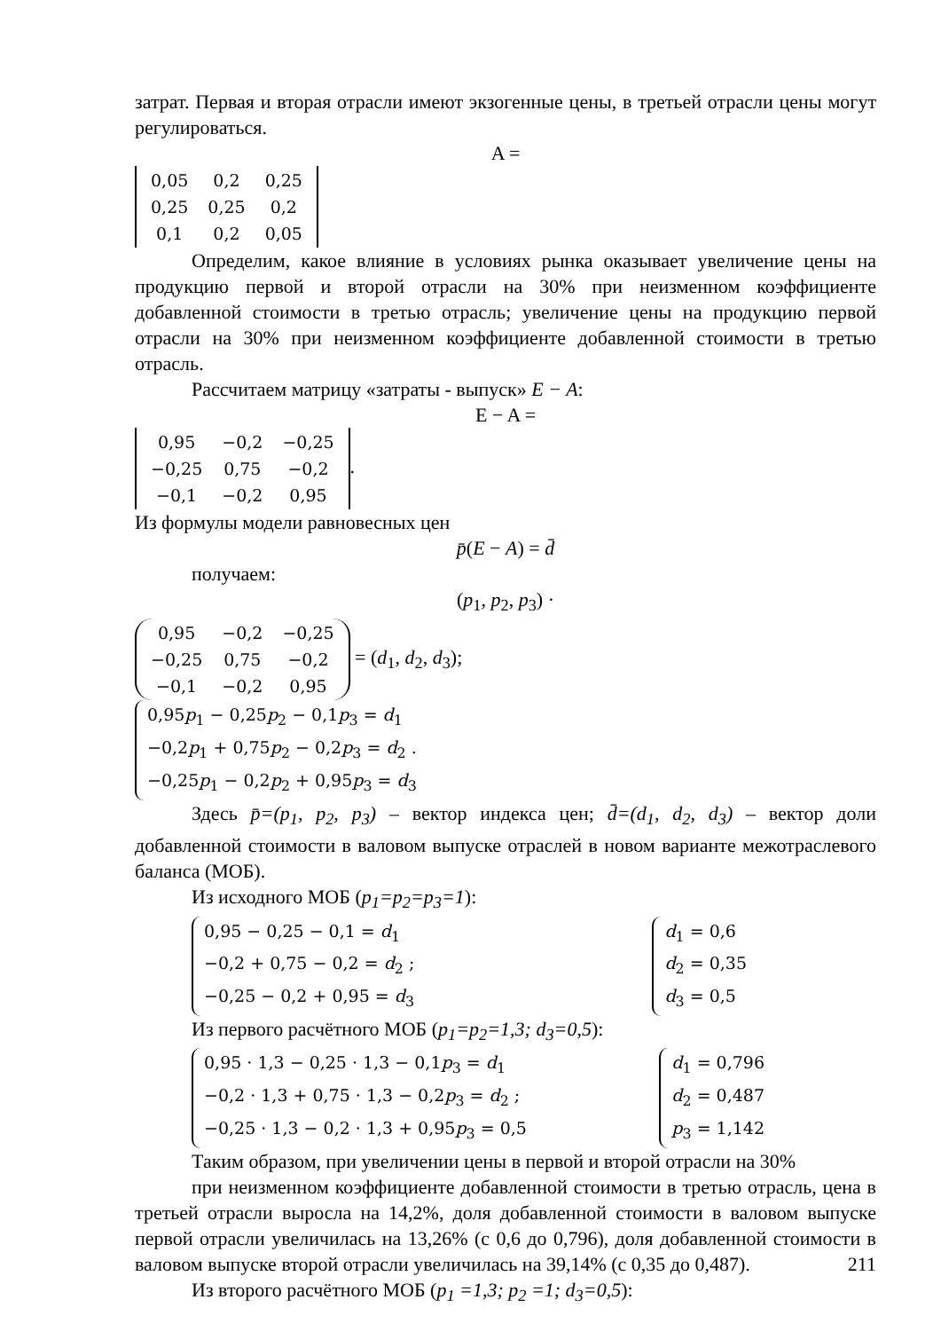затрат. Первая и вторая отрасли имеют экзогенные цены, в третьей отрасли цены могут регулироваться.
A =
| 0,05 | 0,2 | 0,25 |
| 0,25 | 0,25 | 0,2 |
| 0,1 | 0,2 | 0,05 |
Определим, какое влияние в условиях рынка оказывает увеличение цены на продукцию первой и второй отрасли на 30% при неизменном коэффициенте добавленной стоимости в третью отрасль; увеличение цены на продукцию первой отрасли на 30% при неизменном коэффициенте добавленной стоимости в третью отрасль.
Рассчитаем матрицу «затраты - выпуск» E − A:
E − A =
| 0,95 | −0,2 | −0,25 |
| −0,25 | 0,75 | −0,2 |
| −0,1 | −0,2 | 0,95 |
.
Из формулы модели равновесных цен
p̄(E − A) = d̄
получаем:
(p<sub>1</sub>, p<sub>2</sub>, p<sub>3</sub>) ·
| 0,95 | −0,2 | −0,25 |
| −0,25 | 0,75 | −0,2 |
| −0,1 | −0,2 | 0,95 |
= (d<sub>1</sub>, d<sub>2</sub>, d<sub>3</sub>);
| 0,95 p<sub>1</sub> − 0,25 p<sub>2</sub> − 0,1 p<sub>3</sub> = d<sub>1</sub> |
| −0,2 p<sub>1</sub> + 0,75 p<sub>2</sub> − 0,2 p<sub>3</sub> = d<sub>2</sub> . |
| −0,25 p<sub>1</sub> − 0,2 p<sub>2</sub> + 0,95 p<sub>3</sub> = d<sub>3</sub> |
Здесь p̄=(p<sub>1</sub>, p<sub>2</sub>, p<sub>3</sub>) – вектор индекса цен; d̄=(d<sub>1</sub>, d<sub>2</sub>, d<sub>3</sub>) – вектор доли добавленной стоимости в валовом выпуске отраслей в новом варианте межотраслевого баланса (МОБ).
Из исходного МОБ (p<sub>1</sub>=p<sub>2</sub>=p<sub>3</sub>=1):
| 0,95 − 0,25 − 0,1 = d<sub>1</sub> |
| −0,2 + 0,75 − 0,2 = d<sub>2</sub> ; |
| −0,25 − 0,2 + 0,95 = d<sub>3</sub> |
| d<sub>1</sub> = 0,6 |
| d<sub>2</sub> = 0,35 |
| d<sub>3</sub> = 0,5 |
Из первого расчётного МОБ (p<sub>1</sub>=p<sub>2</sub>=1,3; d<sub>3</sub>=0,5):
| 0,95 · 1,3 − 0,25 · 1,3 − 0,1 p<sub>3</sub> = d<sub>1</sub> |
| −0,2 · 1,3 + 0,75 · 1,3 − 0,2 p<sub>3</sub> = d<sub>2</sub> ; |
| −0,25 · 1,3 − 0,2 · 1,3 + 0,95 p<sub>3</sub> = 0,5 |
| d<sub>1</sub> = 0,796 |
| d<sub>2</sub> = 0,487 |
| p<sub>3</sub> = 1,142 |
Таким образом, при увеличении цены в первой и второй отрасли на 30%
при неизменном коэффициенте добавленной стоимости в третью отрасль, цена в третьей отрасли выросла на 14,2%, доля добавленной стоимости в валовом выпуске первой отрасли увеличилась на 13,26% (с 0,6 до 0,796), доля добавленной стоимости в валовом выпуске второй отрасли увеличилась на 39,14% (с 0,35 до 0,487).
Из второго расчётного МОБ (p<sub>1</sub> =1,3; p<sub>2</sub> =1; d<sub>3</sub>=0,5):
211